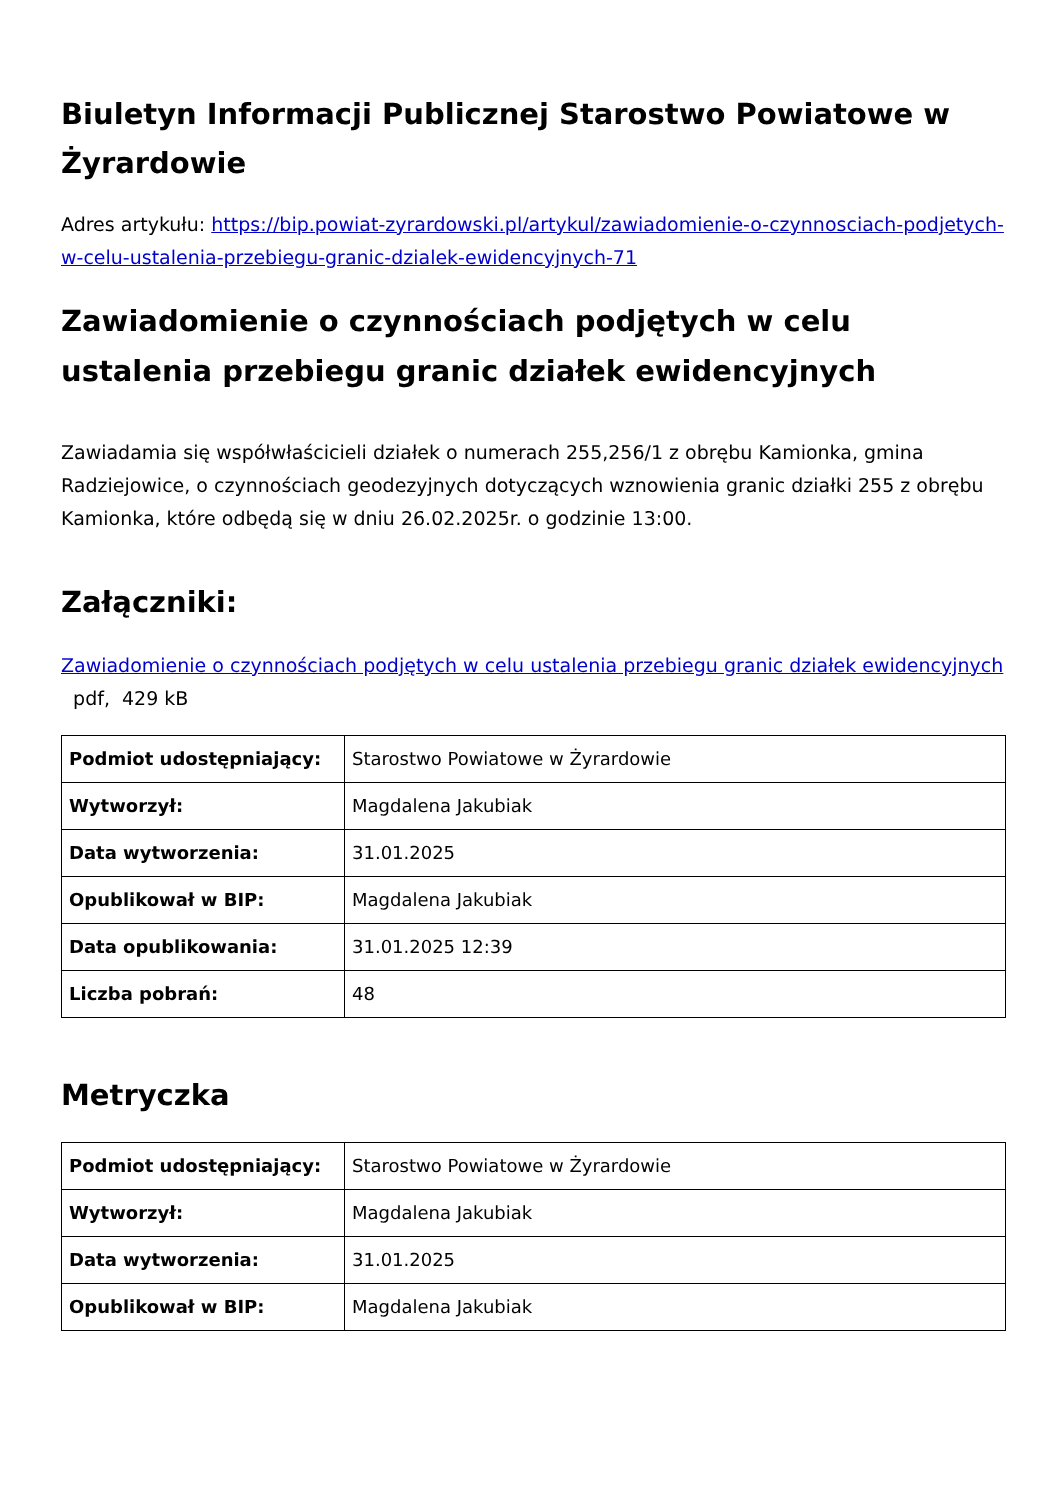Biuletyn Informacji Publicznej Starostwo Powiatowe w Żyrardowie
Adres artykułu: https://bip.powiat-zyrardowski.pl/artykul/zawiadomienie-o-czynnosciach-podjetych-w-celu-ustalenia-przebiegu-granic-dzialek-ewidencyjnych-71
Zawiadomienie o czynnościach podjętych w celu ustalenia przebiegu granic działek ewidencyjnych
Zawiadamia się współwłaścicieli działek o numerach 255,256/1 z obrębu Kamionka, gmina Radziejowice, o czynnościach geodezyjnych dotyczących wznowienia granic działki 255 z obrębu Kamionka, które odbędą się w dniu 26.02.2025r. o godzinie 13:00.
Załączniki:
Zawiadomienie o czynnościach podjętych w celu ustalenia przebiegu granic działek ewidencyjnych pdf, 429 kB
| Podmiot udostępniający: | Starostwo Powiatowe w Żyrardowie |
| Wytworzył: | Magdalena Jakubiak |
| Data wytworzenia: | 31.01.2025 |
| Opublikował w BIP: | Magdalena Jakubiak |
| Data opublikowania: | 31.01.2025 12:39 |
| Liczba pobrań: | 48 |
Metryczka
| Podmiot udostępniający: | Starostwo Powiatowe w Żyrardowie |
| Wytworzył: | Magdalena Jakubiak |
| Data wytworzenia: | 31.01.2025 |
| Opublikował w BIP: | Magdalena Jakubiak |